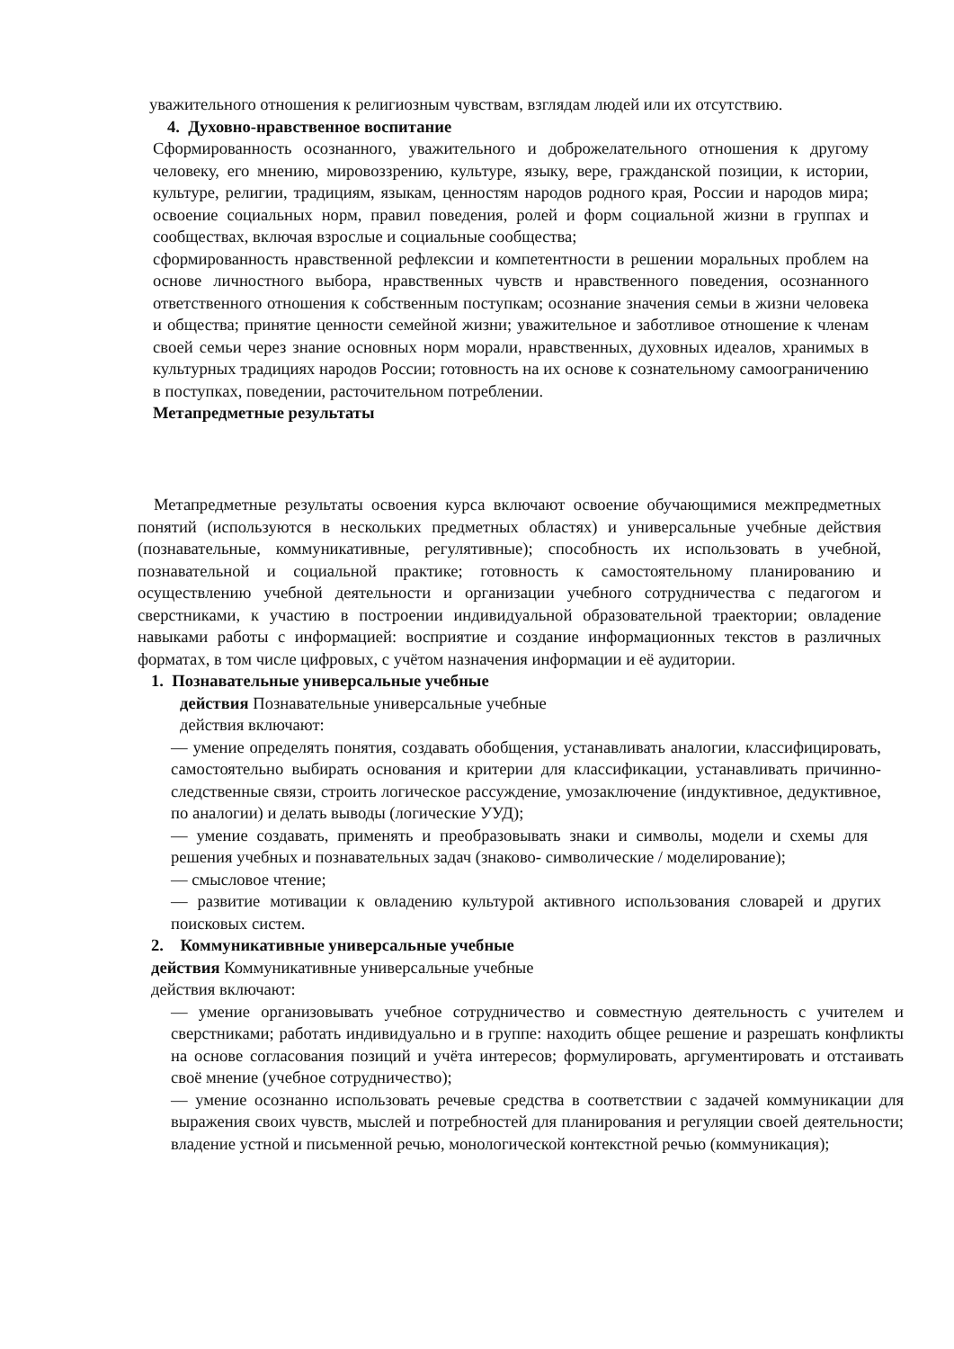уважительного отношения к религиозным чувствам, взглядам людей или их отсутствию.
4. Духовно-нравственное воспитание
Сформированность осознанного, уважительного и доброжелательного отношения к другому человеку, его мнению, мировоззрению, культуре, языку, вере, гражданской позиции, к истории, культуре, религии, традициям, языкам, ценностям народов родного края, России и народов мира; освоение социальных норм, правил поведения, ролей и форм социальной жизни в группах и сообществах, включая взрослые и социальные сообщества;
сформированность нравственной рефлексии и компетентности в решении моральных проблем на основе личностного выбора, нравственных чувств и нравственного поведения, осознанного ответственного отношения к собственным поступкам; осознание значения семьи в жизни человека и общества; принятие ценности семейной жизни; уважительное и заботливое отношение к членам своей семьи через знание основных норм морали, нравственных, духовных идеалов, хранимых в культурных традициях народов России; готовность на их основе к сознательному самоограничению в поступках, поведении, расточительном потреблении.
Метапредметные результаты
Метапредметные результаты освоения курса включают освоение обучающимися межпредметных понятий (используются в нескольких предметных областях) и универсальные учебные действия (познавательные, коммуникативные, регулятивные); способность их использовать в учебной, познавательной и социальной практике; готовность к самостоятельному планированию и осуществлению учебной деятельности и организации учебного сотрудничества с педагогом и сверстниками, к участию в построении индивидуальной образовательной траектории; овладение навыками работы с информацией: восприятие и создание информационных текстов в различных форматах, в том числе цифровых, с учётом назначения информации и её аудитории.
1. Познавательные универсальные учебные
действия Познавательные универсальные учебные
действия включают:
— умение определять понятия, создавать обобщения, устанавливать аналогии, классифицировать, самостоятельно выбирать основания и критерии для классификации, устанавливать причинно-следственные связи, строить логическое рассуждение, умозаключение (индуктивное, дедуктивное, по аналогии) и делать выводы (логические УУД);
— умение создавать, применять и преобразовывать знаки и символы, модели и схемы для решения учебных и познавательных задач (знаково- символические / моделирование);
— смысловое чтение;
— развитие мотивации к овладению культурой активного использования словарей и других поисковых систем.
2. Коммуникативные универсальные учебные
действия Коммуникативные универсальные учебные
действия включают:
— умение организовывать учебное сотрудничество и совместную деятельность с учителем и сверстниками; работать индивидуально и в группе: находить общее решение и разрешать конфликты на основе согласования позиций и учёта интересов; формулировать, аргументировать и отстаивать своё мнение (учебное сотрудничество);
— умение осознанно использовать речевые средства в соответствии с задачей коммуникации для выражения своих чувств, мыслей и потребностей для планирования и регуляции своей деятельности; владение устной и письменной речью, монологической контекстной речью (коммуникация);